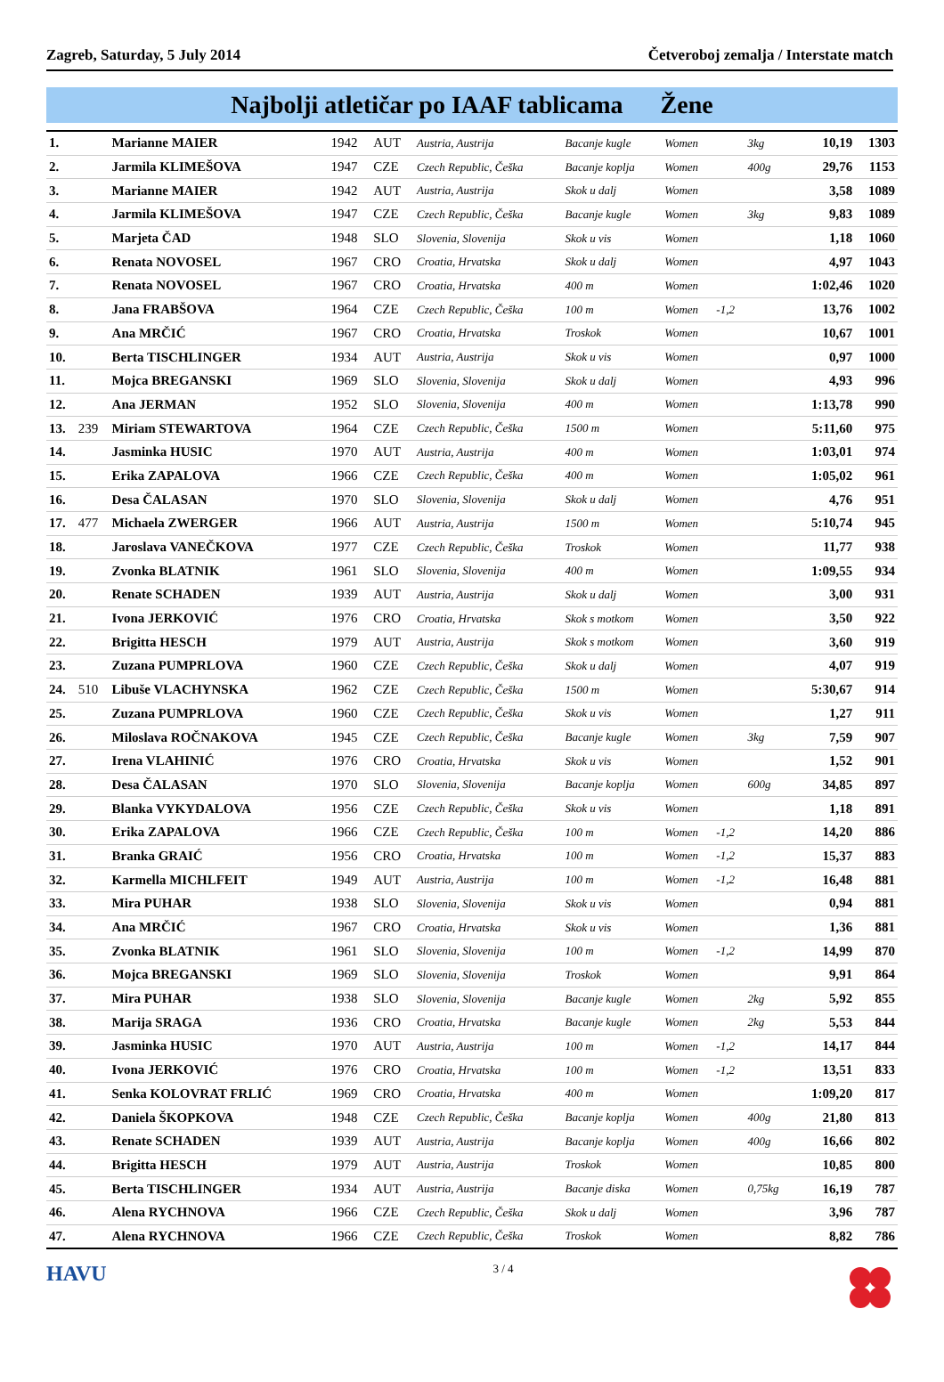Zagreb, Saturday, 5 July 2014 Četveroboj zemalja / Interstate match
Najbolji atletičar po IAAF tablicama Žene
| 1. | | Marianne MAIER | 1942 | AUT | Austria, Austrija | Bacanje kugle | Women | | 3kg | 10,19 | 1303 |
| 2. | | Jarmila KLIMEŠOVA | 1947 | CZE | Czech Republic, Češka | Bacanje koplja | Women | | 400g | 29,76 | 1153 |
| 3. | | Marianne MAIER | 1942 | AUT | Austria, Austrija | Skok u dalj | Women | | | 3,58 | 1089 |
| 4. | | Jarmila KLIMEŠOVA | 1947 | CZE | Czech Republic, Češka | Bacanje kugle | Women | | 3kg | 9,83 | 1089 |
| 5. | | Marjeta ČAD | 1948 | SLO | Slovenia, Slovenija | Skok u vis | Women | | | 1,18 | 1060 |
| 6. | | Renata NOVOSEL | 1967 | CRO | Croatia, Hrvatska | Skok u dalj | Women | | | 4,97 | 1043 |
| 7. | | Renata NOVOSEL | 1967 | CRO | Croatia, Hrvatska | 400 m | Women | | | 1:02,46 | 1020 |
| 8. | | Jana FRABŠOVA | 1964 | CZE | Czech Republic, Češka | 100 m | Women | -1,2 | | 13,76 | 1002 |
| 9. | | Ana MRČIĆ | 1967 | CRO | Croatia, Hrvatska | Troskok | Women | | | 10,67 | 1001 |
| 10. | | Berta TISCHLINGER | 1934 | AUT | Austria, Austrija | Skok u vis | Women | | | 0,97 | 1000 |
| 11. | | Mojca BREGANSKI | 1969 | SLO | Slovenia, Slovenija | Skok u dalj | Women | | | 4,93 | 996 |
| 12. | | Ana JERMAN | 1952 | SLO | Slovenia, Slovenija | 400 m | Women | | | 1:13,78 | 990 |
| 13. | 239 | Miriam STEWARTOVA | 1964 | CZE | Czech Republic, Češka | 1500 m | Women | | | 5:11,60 | 975 |
| 14. | | Jasminka HUSIC | 1970 | AUT | Austria, Austrija | 400 m | Women | | | 1:03,01 | 974 |
| 15. | | Erika ZAPALOVA | 1966 | CZE | Czech Republic, Češka | 400 m | Women | | | 1:05,02 | 961 |
| 16. | | Desa ČALASAN | 1970 | SLO | Slovenia, Slovenija | Skok u dalj | Women | | | 4,76 | 951 |
| 17. | 477 | Michaela ZWERGER | 1966 | AUT | Austria, Austrija | 1500 m | Women | | | 5:10,74 | 945 |
| 18. | | Jaroslava VANEČKOVA | 1977 | CZE | Czech Republic, Češka | Troskok | Women | | | 11,77 | 938 |
| 19. | | Zvonka BLATNIK | 1961 | SLO | Slovenia, Slovenija | 400 m | Women | | | 1:09,55 | 934 |
| 20. | | Renate SCHADEN | 1939 | AUT | Austria, Austrija | Skok u dalj | Women | | | 3,00 | 931 |
| 21. | | Ivona JERKOVIĆ | 1976 | CRO | Croatia, Hrvatska | Skok s motkom | Women | | | 3,50 | 922 |
| 22. | | Brigitta HESCH | 1979 | AUT | Austria, Austrija | Skok s motkom | Women | | | 3,60 | 919 |
| 23. | | Zuzana PUMPRLOVA | 1960 | CZE | Czech Republic, Češka | Skok u dalj | Women | | | 4,07 | 919 |
| 24. | 510 | Libuše VLACHYNSKA | 1962 | CZE | Czech Republic, Češka | 1500 m | Women | | | 5:30,67 | 914 |
| 25. | | Zuzana PUMPRLOVA | 1960 | CZE | Czech Republic, Češka | Skok u vis | Women | | | 1,27 | 911 |
| 26. | | Miloslava ROČNAKOVA | 1945 | CZE | Czech Republic, Češka | Bacanje kugle | Women | | 3kg | 7,59 | 907 |
| 27. | | Irena VLAHINIĆ | 1976 | CRO | Croatia, Hrvatska | Skok u vis | Women | | | 1,52 | 901 |
| 28. | | Desa ČALASAN | 1970 | SLO | Slovenia, Slovenija | Bacanje koplja | Women | | 600g | 34,85 | 897 |
| 29. | | Blanka VYKYDALOVA | 1956 | CZE | Czech Republic, Češka | Skok u vis | Women | | | 1,18 | 891 |
| 30. | | Erika ZAPALOVA | 1966 | CZE | Czech Republic, Češka | 100 m | Women | -1,2 | | 14,20 | 886 |
| 31. | | Branka GRAIĆ | 1956 | CRO | Croatia, Hrvatska | 100 m | Women | -1,2 | | 15,37 | 883 |
| 32. | | Karmella MICHLFEIT | 1949 | AUT | Austria, Austrija | 100 m | Women | -1,2 | | 16,48 | 881 |
| 33. | | Mira PUHAR | 1938 | SLO | Slovenia, Slovenija | Skok u vis | Women | | | 0,94 | 881 |
| 34. | | Ana MRČIĆ | 1967 | CRO | Croatia, Hrvatska | Skok u vis | Women | | | 1,36 | 881 |
| 35. | | Zvonka BLATNIK | 1961 | SLO | Slovenia, Slovenija | 100 m | Women | -1,2 | | 14,99 | 870 |
| 36. | | Mojca BREGANSKI | 1969 | SLO | Slovenia, Slovenija | Troskok | Women | | | 9,91 | 864 |
| 37. | | Mira PUHAR | 1938 | SLO | Slovenia, Slovenija | Bacanje kugle | Women | | 2kg | 5,92 | 855 |
| 38. | | Marija SRAGA | 1936 | CRO | Croatia, Hrvatska | Bacanje kugle | Women | | 2kg | 5,53 | 844 |
| 39. | | Jasminka HUSIC | 1970 | AUT | Austria, Austrija | 100 m | Women | -1,2 | | 14,17 | 844 |
| 40. | | Ivona JERKOVIĆ | 1976 | CRO | Croatia, Hrvatska | 100 m | Women | -1,2 | | 13,51 | 833 |
| 41. | | Senka KOLOVRAT FRLIĆ | 1969 | CRO | Croatia, Hrvatska | 400 m | Women | | | 1:09,20 | 817 |
| 42. | | Daniela ŠKOPKOVA | 1948 | CZE | Czech Republic, Češka | Bacanje koplja | Women | | 400g | 21,80 | 813 |
| 43. | | Renate SCHADEN | 1939 | AUT | Austria, Austrija | Bacanje koplja | Women | | 400g | 16,66 | 802 |
| 44. | | Brigitta HESCH | 1979 | AUT | Austria, Austrija | Troskok | Women | | | 10,85 | 800 |
| 45. | | Berta TISCHLINGER | 1934 | AUT | Austria, Austrija | Bacanje diska | Women | | 0,75kg | 16,19 | 787 |
| 46. | | Alena RYCHNOVA | 1966 | CZE | Czech Republic, Češka | Skok u dalj | Women | | | 3,96 | 787 |
| 47. | | Alena RYCHNOVA | 1966 | CZE | Czech Republic, Češka | Troskok | Women | | | 8,82 | 786 |
HAVU
3 / 4